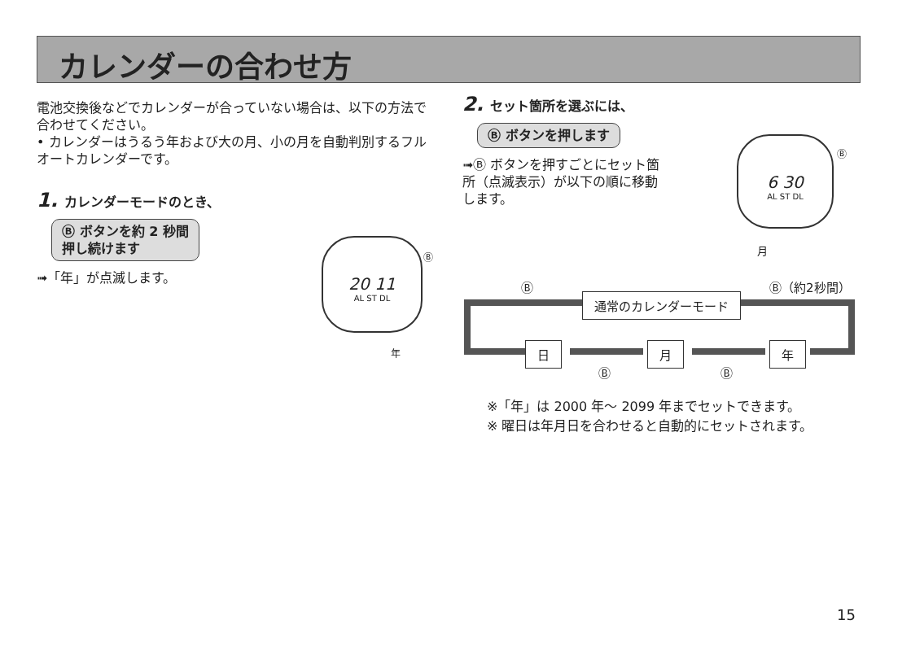カレンダーの合わせ方
電池交換後などでカレンダーが合っていない場合は、以下の方法で合わせてください。
• カレンダーはうるう年および大の月、小の月を自動判別するフルオートカレンダーです。
1. カレンダーモードのとき、
Ⓑ ボタンを約 2 秒間
押し続けます
➟「年」が点滅します。
20 11
AL ST DL
Ⓑ
年
2. セット箇所を選ぶには、
Ⓑ ボタンを押します
➟Ⓑ ボタンを押すごとにセット箇所（点滅表示）が以下の順に移動します。
6 30
AL ST DL
Ⓑ
月
Ⓑ Ⓑ（約2秒間）
通常のカレンダーモード
日 月 年
Ⓑ Ⓑ
※「年」は 2000 年～ 2099 年までセットできます。
※ 曜日は年月日を合わせると自動的にセットされます。
15